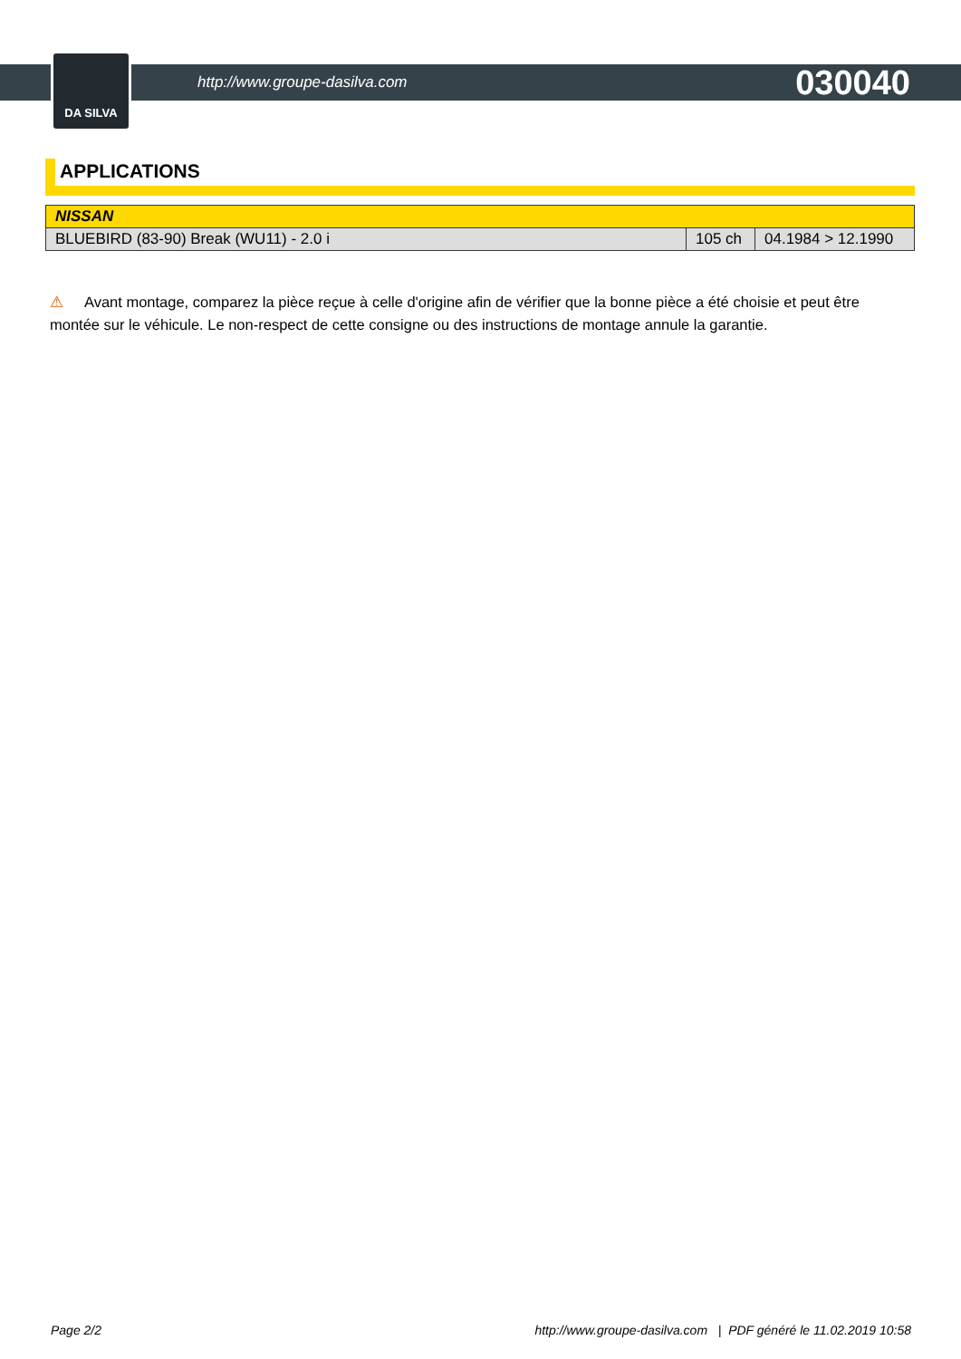DA SILVA
http://www.groupe-dasilva.com 030040
APPLICATIONS
| NISSAN | | |
| --- | --- | --- |
| BLUEBIRD (83-90) Break (WU11) - 2.0 i | 105 ch | 04.1984 > 12.1990 |
⚠ Avant montage, comparez la pièce reçue à celle d'origine afin de vérifier que la bonne pièce a été choisie et peut être montée sur le véhicule. Le non-respect de cette consigne ou des instructions de montage annule la garantie.
Page 2/2 http://www.groupe-dasilva.com | PDF généré le 11.02.2019 10:58